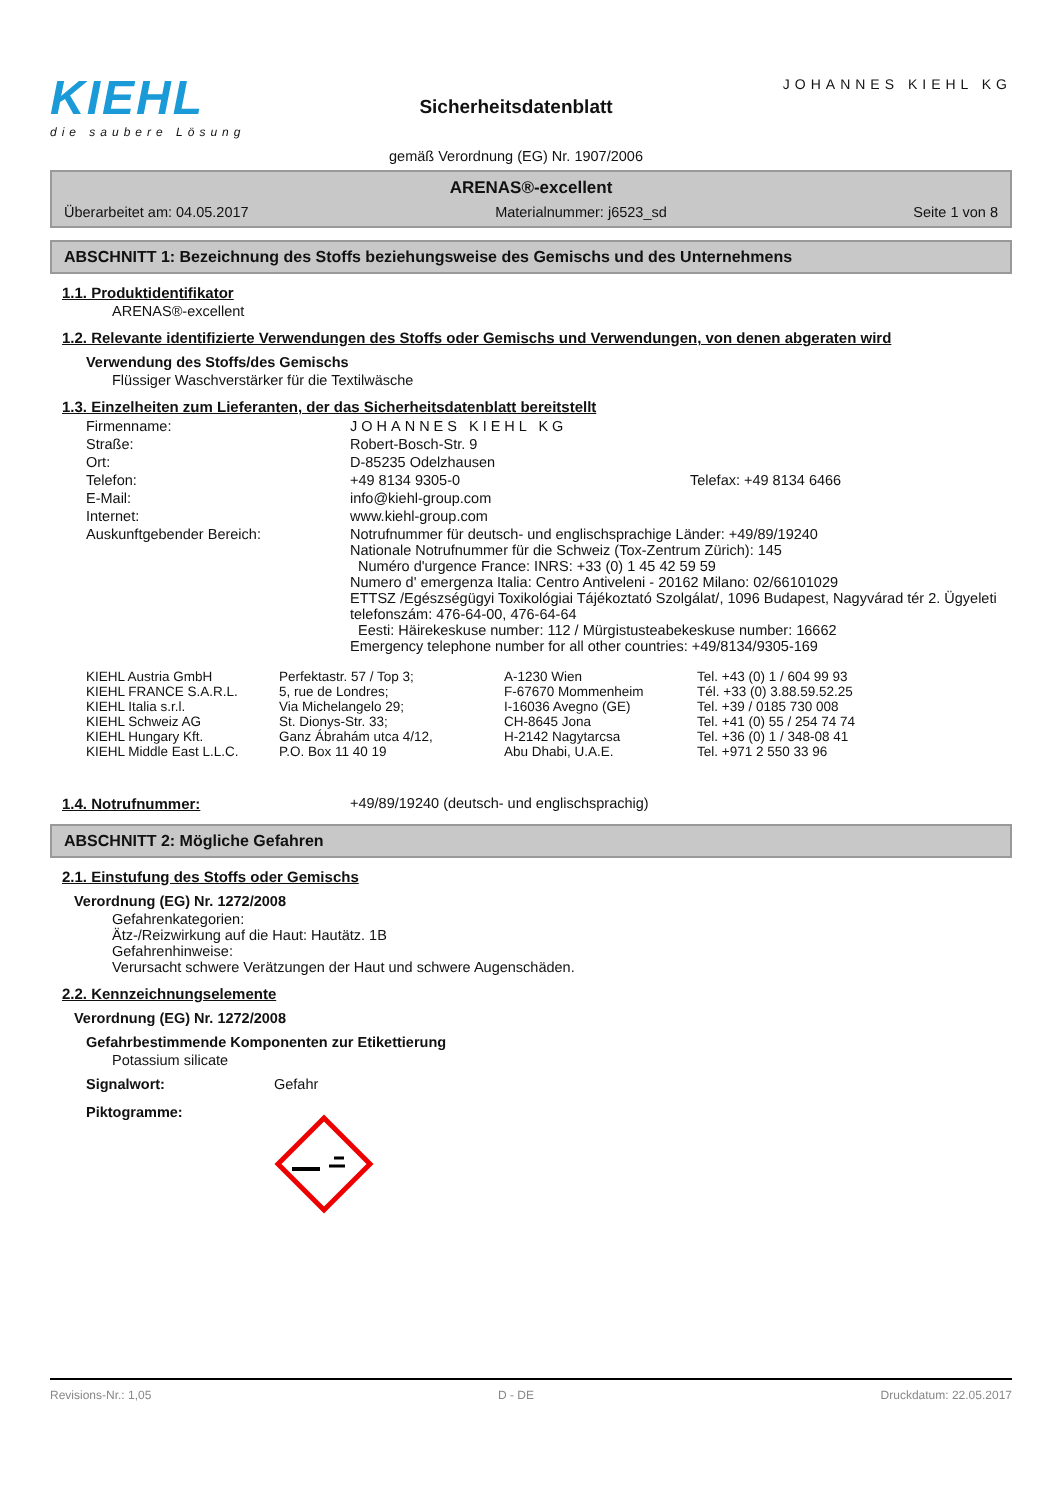KIEHL
die saubere Lösung
Sicherheitsdatenblatt
gemäß Verordnung (EG) Nr. 1907/2006
JOHANNES KIEHL KG
ARENAS®-excellent
Überarbeitet am: 04.05.2017 Materialnummer: j6523_sd Seite 1 von 8
ABSCHNITT 1: Bezeichnung des Stoffs beziehungsweise des Gemischs und des Unternehmens
1.1. Produktidentifikator
ARENAS®-excellent
1.2. Relevante identifizierte Verwendungen des Stoffs oder Gemischs und Verwendungen, von denen abgeraten wird
Verwendung des Stoffs/des Gemischs
Flüssiger Waschverstärker für die Textilwäsche
1.3. Einzelheiten zum Lieferanten, der das Sicherheitsdatenblatt bereitstellt
| Firmenname: | JOHANNES KIEHL KG | |
| Straße: | Robert-Bosch-Str. 9 | |
| Ort: | D-85235 Odelzhausen | |
| Telefon: | +49 8134 9305-0 | Telefax: +49 8134 6466 |
| E-Mail: | info@kiehl-group.com | |
| Internet: | www.kiehl-group.com | |
| Auskunftgebender Bereich: | Notrufnummer für deutsch- und englischsprachige Länder: +49/89/19240 Nationale Notrufnummer für die Schweiz (Tox-Zentrum Zürich): 145 Numéro d'urgence France: INRS: +33 (0) 1 45 42 59 59 Numero d' emergenza Italia: Centro Antiveleni - 20162 Milano: 02/66101029 ETTSZ /Egészségügyi Toxikológiai Tájékoztató Szolgálat/, 1096 Budapest, Nagyvárad tér 2. Ügyeleti telefonszám: 476-64-00, 476-64-64 Eesti: Häirekeskuse number: 112 / Mürgistusteabekeskuse number: 16662 Emergency telephone number for all other countries: +49/8134/9305-169 | |
| KIEHL Austria GmbH | Perfektastr. 57 / Top 3; | A-1230 Wien | Tel. +43 (0) 1 / 604 99 93 |
| KIEHL FRANCE S.A.R.L. | 5, rue de Londres; | F-67670 Mommenheim | Tél. +33 (0) 3.88.59.52.25 |
| KIEHL Italia s.r.l. | Via Michelangelo 29; | I-16036 Avegno (GE) | Tel. +39 / 0185 730 008 |
| KIEHL Schweiz AG | St. Dionys-Str. 33; | CH-8645 Jona | Tel. +41 (0) 55 / 254 74 74 |
| KIEHL Hungary Kft. | Ganz Ábrahám utca 4/12, | H-2142 Nagytarcsa | Tel. +36 (0) 1 / 348-08 41 |
| KIEHL Middle East L.L.C. | P.O. Box 11 40 19 | Abu Dhabi, U.A.E. | Tel. +971 2 550 33 96 |
1.4. Notrufnummer: +49/89/19240 (deutsch- und englischsprachig)
ABSCHNITT 2: Mögliche Gefahren
2.1. Einstufung des Stoffs oder Gemischs
Verordnung (EG) Nr. 1272/2008
Gefahrenkategorien:
Ätz-/Reizwirkung auf die Haut: Hautätz. 1B
Gefahrenhinweise:
Verursacht schwere Verätzungen der Haut und schwere Augenschäden.
2.2. Kennzeichnungselemente
Verordnung (EG) Nr. 1272/2008
Gefahrbestimmende Komponenten zur Etikettierung
Potassium silicate
Signalwort: Gefahr
Piktogramme:
Revisions-Nr.: 1,05 D - DE Druckdatum: 22.05.2017